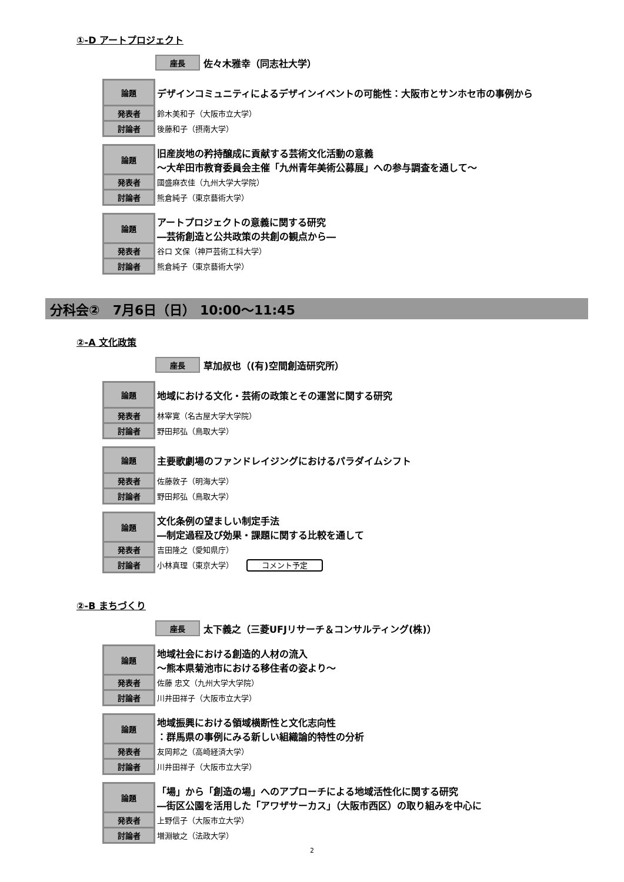①-D アートプロジェクト
座長 佐々木雅幸（同志社大学）
| 論題 | デザインコミュニティによるデザインイベントの可能性：大阪市とサンホセ市の事例から |
| 発表者 | 鈴木美和子（大阪市立大学） |
| 討論者 | 後藤和子（摂南大学） |
| 論題 | 旧産炭地の矜持醸成に貢献する芸術文化活動の意義 ～大牟田市教育委員会主催「九州青年美術公募展」への参与調査を通して～ |
| 発表者 | 國盛麻衣佳（九州大学大学院） |
| 討論者 | 熊倉純子（東京藝術大学） |
| 論題 | アートプロジェクトの意義に関する研究 ―芸術創造と公共政策の共創の観点から― |
| 発表者 | 谷口 文保（神戸芸術工科大学） |
| 討論者 | 熊倉純子（東京藝術大学） |
分科会②　7月6日（日） 10:00～11:45
②-A 文化政策
座長 草加叔也（(有)空間創造研究所）
| 論題 | 地域における文化・芸術の政策とその運営に関する研究 |
| 発表者 | 林宰寛（名古屋大学大学院） |
| 討論者 | 野田邦弘（鳥取大学） |
| 論題 | 主要歌劇場のファンドレイジングにおけるパラダイムシフト |
| 発表者 | 佐藤敦子（明海大学） |
| 討論者 | 野田邦弘（鳥取大学） |
| 論題 | 文化条例の望ましい制定手法 ―制定過程及び効果・課題に関する比較を通して |
| 発表者 | 吉田隆之（愛知県庁） |
| 討論者 | 小林真理（東京大学） コメント予定 |
②-B まちづくり
座長 太下義之（三菱UFJリサーチ＆コンサルティング(株)）
| 論題 | 地域社会における創造的人材の流入 ～熊本県菊池市における移住者の姿より～ |
| 発表者 | 佐藤 忠文（九州大学大学院） |
| 討論者 | 川井田祥子（大阪市立大学） |
| 論題 | 地域振興における領域横断性と文化志向性 ：群馬県の事例にみる新しい組織論的特性の分析 |
| 発表者 | 友岡邦之（高崎経済大学） |
| 討論者 | 川井田祥子（大阪市立大学） |
| 論題 | 「場」から「創造の場」へのアプローチによる地域活性化に関する研究 ―街区公園を活用した「アワザサーカス」（大阪市西区）の取り組みを中心に |
| 発表者 | 上野信子（大阪市立大学） |
| 討論者 | 増淵敏之（法政大学） |
2